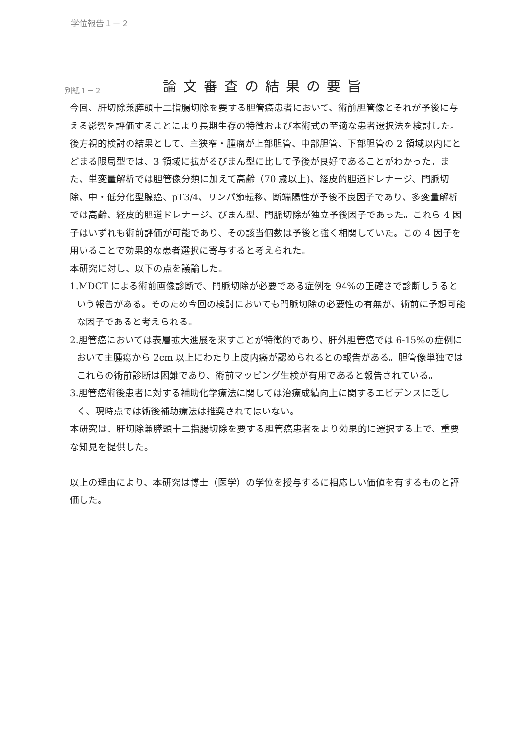学位報告１－２
別紙１－２
論文審査の結果の要旨
今回、肝切除兼膵頭十二指腸切除を要する胆管癌患者において、術前胆管像とそれが予後に与える影響を評価することにより長期生存の特徴および本術式の至適な患者選択法を検討した。後方視的検討の結果として、主狭窄・腫瘤が上部胆管、中部胆管、下部胆管の 2 領域以内にとどまる限局型では、3 領域に拡がるびまん型に比して予後が良好であることがわかった。また、単変量解析では胆管像分類に加えて高齢（70 歳以上)、経皮的胆道ドレナージ、門脈切除、中・低分化型腺癌、pT3/4、リンパ節転移、断端陽性が予後不良因子であり、多変量解析では高齢、経皮的胆道ドレナージ、びまん型、門脈切除が独立予後因子であった。これら 4 因子はいずれも術前評価が可能であり、その該当個数は予後と強く相関していた。この 4 因子を用いることで効果的な患者選択に寄与すると考えられた。
本研究に対し、以下の点を議論した。
1.MDCT による術前画像診断で、門脈切除が必要である症例を 94%の正確さで診断しうるという報告がある。そのため今回の検討においても門脈切除の必要性の有無が、術前に予想可能な因子であると考えられる。
2.胆管癌においては表層拡大進展を来すことが特徴的であり、肝外胆管癌では 6-15%の症例において主腫瘍から 2cm 以上にわたり上皮内癌が認められるとの報告がある。胆管像単独ではこれらの術前診断は困難であり、術前マッピング生検が有用であると報告されている。
3.胆管癌術後患者に対する補助化学療法に関しては治療成績向上に関するエビデンスに乏しく、現時点では術後補助療法は推奨されてはいない。
本研究は、肝切除兼膵頭十二指腸切除を要する胆管癌患者をより効果的に選択する上で、重要な知見を提供した。
以上の理由により、本研究は博士（医学）の学位を授与するに相応しい価値を有するものと評価した。